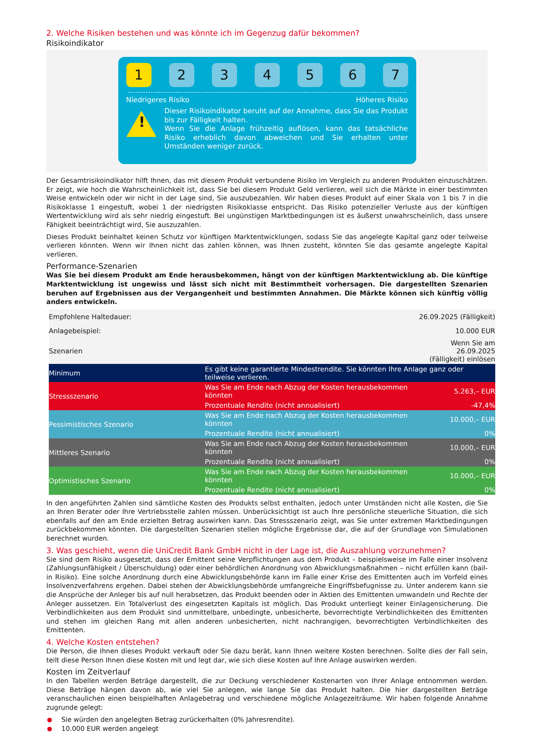2. Welche Risiken bestehen und was könnte ich im Gegenzug dafür bekommen?
Risikoindikator
1 2 3 4 5 6 7
Niedrigeres Risiko Höheres Risiko
!
Dieser Risikoindikator beruht auf der Annahme, dass Sie das Produkt bis zur Fälligkeit halten.
Wenn Sie die Anlage frühzeitig auflösen, kann das tatsächliche Risiko erheblich davon abweichen und Sie erhalten unter Umständen weniger zurück.
Der Gesamtrisikoindikator hilft Ihnen, das mit diesem Produkt verbundene Risiko im Vergleich zu anderen Produkten einzuschätzen. Er zeigt, wie hoch die Wahrscheinlichkeit ist, dass Sie bei diesem Produkt Geld verlieren, weil sich die Märkte in einer bestimmten Weise entwickeln oder wir nicht in der Lage sind, Sie auszubezahlen. Wir haben dieses Produkt auf einer Skala von 1 bis 7 in die Risikoklasse 1 eingestuft, wobei 1 der niedrigsten Risikoklasse entspricht. Das Risiko potenzieller Verluste aus der künftigen Wertentwicklung wird als sehr niedrig eingestuft. Bei ungünstigen Marktbedingungen ist es äußerst unwahrscheinlich, dass unsere Fähigkeit beeinträchtigt wird, Sie auszuzahlen.
Dieses Produkt beinhaltet keinen Schutz vor künftigen Marktentwicklungen, sodass Sie das angelegte Kapital ganz oder teilweise verlieren könnten. Wenn wir Ihnen nicht das zahlen können, was Ihnen zusteht, könnten Sie das gesamte angelegte Kapital verlieren.
Performance-Szenarien
Was Sie bei diesem Produkt am Ende herausbekommen, hängt von der künftigen Marktentwicklung ab. Die künftige Marktentwicklung ist ungewiss und lässt sich nicht mit Bestimmtheit vorhersagen. Die dargestellten Szenarien beruhen auf Ergebnissen aus der Vergangenheit und bestimmten Annahmen. Die Märkte können sich künftig völlig anders entwickeln.
| Empfohlene Haltedauer: | | 26.09.2025 (Fälligkeit) |
| Anlagebeispiel: | | 10.000 EUR |
| Szenarien | | Wenn Sie am 26.09.2025 (Fälligkeit) einlösen |
| Minimum | Es gibt keine garantierte Mindestrendite. Sie könnten Ihre Anlage ganz oder teilweise verlieren. | |
| Stressszenario | Was Sie am Ende nach Abzug der Kosten herausbekommen könnten | 5.263,– EUR |
| | Prozentuale Rendite (nicht annualisiert) | -47,4% |
| Pessimistisches Szenario | Was Sie am Ende nach Abzug der Kosten herausbekommen könnten | 10.000,– EUR |
| | Prozentuale Rendite (nicht annualisiert) | 0% |
| Mittleres Szenario | Was Sie am Ende nach Abzug der Kosten herausbekommen könnten | 10.000,– EUR |
| | Prozentuale Rendite (nicht annualisiert) | 0% |
| Optimistisches Szenario | Was Sie am Ende nach Abzug der Kosten herausbekommen könnten | 10.000,– EUR |
| | Prozentuale Rendite (nicht annualisiert) | 0% |
In den angeführten Zahlen sind sämtliche Kosten des Produkts selbst enthalten, jedoch unter Umständen nicht alle Kosten, die Sie an Ihren Berater oder Ihre Vertriebsstelle zahlen müssen. Unberücksichtigt ist auch Ihre persönliche steuerliche Situation, die sich ebenfalls auf den am Ende erzielten Betrag auswirken kann. Das Stressszenario zeigt, was Sie unter extremen Marktbedingungen zurückbekommen könnten. Die dargestellten Szenarien stellen mögliche Ergebnisse dar, die auf der Grundlage von Simulationen berechnet wurden.
3. Was geschieht, wenn die UniCredit Bank GmbH nicht in der Lage ist, die Auszahlung vorzunehmen?
Sie sind dem Risiko ausgesetzt, dass der Emittent seine Verpflichtungen aus dem Produkt – beispielsweise im Falle einer Insolvenz (Zahlungsunfähigkeit / Überschuldung) oder einer behördlichen Anordnung von Abwicklungsmaßnahmen – nicht erfüllen kann (bail-in Risiko). Eine solche Anordnung durch eine Abwicklungsbehörde kann im Falle einer Krise des Emittenten auch im Vorfeld eines Insolvenzverfahrens ergehen. Dabei stehen der Abwicklungsbehörde umfangreiche Eingriffsbefugnisse zu. Unter anderem kann sie die Ansprüche der Anleger bis auf null herabsetzen, das Produkt beenden oder in Aktien des Emittenten umwandeln und Rechte der Anleger aussetzen. Ein Totalverlust des eingesetzten Kapitals ist möglich. Das Produkt unterliegt keiner Einlagensicherung. Die Verbindlichkeiten aus dem Produkt sind unmittelbare, unbedingte, unbesicherte, bevorrechtigte Verbindlichkeiten des Emittenten und stehen im gleichen Rang mit allen anderen unbesicherten, nicht nachrangigen, bevorrechtigten Verbindlichkeiten des Emittenten.
4. Welche Kosten entstehen?
Die Person, die Ihnen dieses Produkt verkauft oder Sie dazu berät, kann Ihnen weitere Kosten berechnen. Sollte dies der Fall sein, teilt diese Person Ihnen diese Kosten mit und legt dar, wie sich diese Kosten auf Ihre Anlage auswirken werden.
Kosten im Zeitverlauf
In den Tabellen werden Beträge dargestellt, die zur Deckung verschiedener Kostenarten von Ihrer Anlage entnommen werden. Diese Beträge hängen davon ab, wie viel Sie anlegen, wie lange Sie das Produkt halten. Die hier dargestellten Beträge veranschaulichen einen beispielhaften Anlagebetrag und verschiedene mögliche Anlagezeiträume. Wir haben folgende Annahme zugrunde gelegt:
Sie würden den angelegten Betrag zurückerhalten (0% Jahresrendite).
10.000 EUR werden angelegt